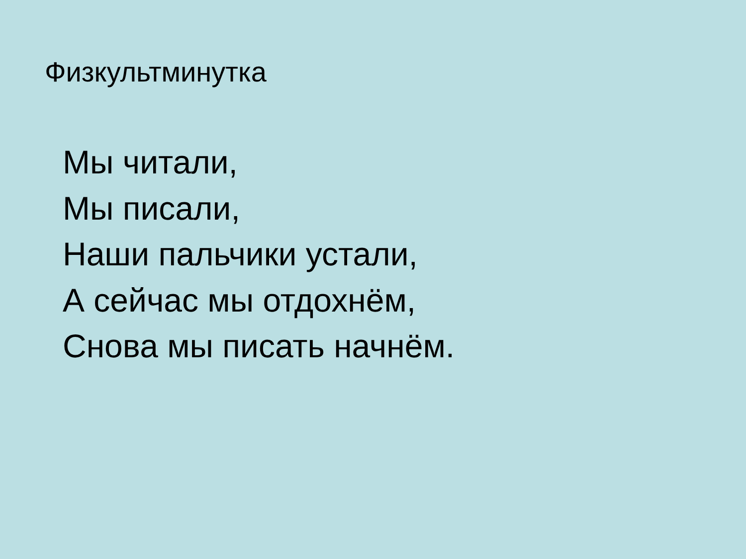Физкультминутка
Мы читали,
Мы писали,
Наши пальчики устали,
А сейчас мы отдохнём,
Снова мы писать начнём.